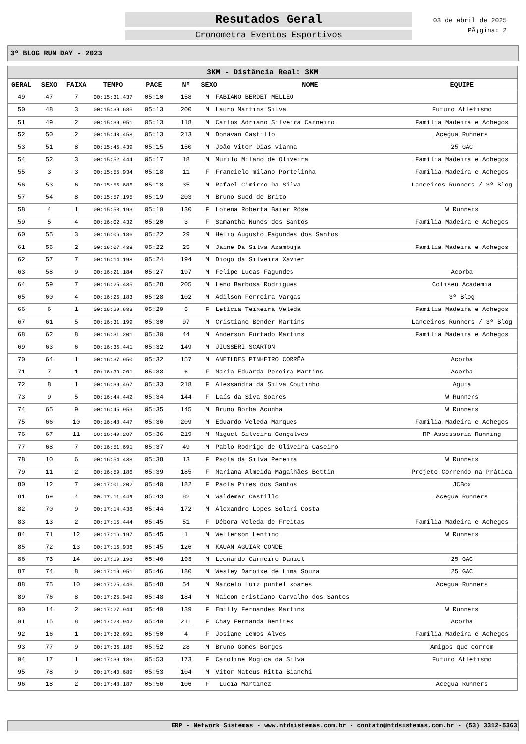Resutados Geral
Cronometra Eventos Esportivos
03 de abril de 2025
PÃ¡gina: 2
3º BLOG RUN DAY - 2023
| 3KM - Distância Real: 3KM | | | | | | | | |
| --- | --- | --- | --- | --- | --- | --- | --- | --- |
| GERAL | SEXO | FAIXA | TEMPO | PACE | Nº | SEXO | NOME | EQUIPE |
| 49 | 47 | 7 | 00:15:31.437 | 05:10 | 158 | M | FABIANO BERDET MELLEO | |
| 50 | 48 | 3 | 00:15:39.685 | 05:13 | 200 | M | Lauro Martins Silva | Futuro Atletismo |
| 51 | 49 | 2 | 00:15:39.951 | 05:13 | 118 | M | Carlos Adriano Silveira Carneiro | Família Madeira e Achegos |
| 52 | 50 | 2 | 00:15:40.458 | 05:13 | 213 | M | Donavan Castillo | Acegua Runners |
| 53 | 51 | 8 | 00:15:45.439 | 05:15 | 150 | M | João Vitor Dias vianna | 25 GAC |
| 54 | 52 | 3 | 00:15:52.444 | 05:17 | 18 | M | Murilo Milano de Oliveira | Família Madeira e Achegos |
| 55 | 3 | 3 | 00:15:55.934 | 05:18 | 11 | F | Franciele milano Portelinha | Família Madeira e Achegos |
| 56 | 53 | 6 | 00:15:56.686 | 05:18 | 35 | M | Rafael Cimirro Da Silva | Lanceiros Runners / 3º Blog |
| 57 | 54 | 8 | 00:15:57.195 | 05:19 | 203 | M | Bruno Sued de Brito | |
| 58 | 4 | 1 | 00:15:58.193 | 05:19 | 130 | F | Lorena Roberta Baier Röse | W Runners |
| 59 | 5 | 4 | 00:16:02.432 | 05:20 | 3 | F | Samantha Nunes dos Santos | Família Madeira e Achegos |
| 60 | 55 | 3 | 00:16:06.186 | 05:22 | 29 | M | Hélio Augusto Fagundes dos Santos | |
| 61 | 56 | 2 | 00:16:07.438 | 05:22 | 25 | M | Jaine Da Silva Azambuja | Família Madeira e Achegos |
| 62 | 57 | 7 | 00:16:14.198 | 05:24 | 194 | M | Diogo da Silveira Xavier | |
| 63 | 58 | 9 | 00:16:21.184 | 05:27 | 197 | M | Felipe Lucas Fagundes | Acorba |
| 64 | 59 | 7 | 00:16:25.435 | 05:28 | 205 | M | Leno Barbosa Rodrigues | Coliseu Academia |
| 65 | 60 | 4 | 00:16:26.183 | 05:28 | 102 | M | Adilson Ferreira Vargas | 3º Blog |
| 66 | 6 | 1 | 00:16:29.683 | 05:29 | 5 | F | Letícia Teixeira Veleda | Família Madeira e Achegos |
| 67 | 61 | 5 | 00:16:31.199 | 05:30 | 97 | M | Cristiano Bender Martins | Lanceiros Runners / 3º Blog |
| 68 | 62 | 8 | 00:16:31.201 | 05:30 | 44 | M | Anderson Furtado Martins | Família Madeira e Achegos |
| 69 | 63 | 6 | 00:16:36.441 | 05:32 | 149 | M | JIUSSERI SCARTON | |
| 70 | 64 | 1 | 00:16:37.950 | 05:32 | 157 | M | ANEILDES PINHEIRO CORRÊA | Acorba |
| 71 | 7 | 1 | 00:16:39.201 | 05:33 | 6 | F | Maria Eduarda Pereira Martins | Acorba |
| 72 | 8 | 1 | 00:16:39.467 | 05:33 | 218 | F | Alessandra da Silva Coutinho | Aguia |
| 73 | 9 | 5 | 00:16:44.442 | 05:34 | 144 | F | Laís da Siva Soares | W Runners |
| 74 | 65 | 9 | 00:16:45.953 | 05:35 | 145 | M | Bruno Borba Acunha | W Runners |
| 75 | 66 | 10 | 00:16:48.447 | 05:36 | 209 | M | Eduardo Veleda Marques | Família Madeira e Achegos |
| 76 | 67 | 11 | 00:16:49.207 | 05:36 | 219 | M | Miguel Silveira Gonçalves | RP Assessoria Running |
| 77 | 68 | 7 | 00:16:51.691 | 05:37 | 49 | M | Pablo Rodrigo de Oliveira Caseiro | |
| 78 | 10 | 6 | 00:16:54.438 | 05:38 | 13 | F | Paola da Silva Pereira | W Runners |
| 79 | 11 | 2 | 00:16:59.186 | 05:39 | 185 | F | Mariana Almeida Magalhães Bettin | Projeto Correndo na Prática |
| 80 | 12 | 7 | 00:17:01.202 | 05:40 | 182 | F | Paola Pires dos Santos | JCBox |
| 81 | 69 | 4 | 00:17:11.449 | 05:43 | 82 | M | Waldemar Castillo | Acegua Runners |
| 82 | 70 | 9 | 00:17:14.438 | 05:44 | 172 | M | Alexandre Lopes Solari Costa | |
| 83 | 13 | 2 | 00:17:15.444 | 05:45 | 51 | F | Débora Veleda de Freitas | Família Madeira e Achegos |
| 84 | 71 | 12 | 00:17:16.197 | 05:45 | 1 | M | Wellerson Lentino | W Runners |
| 85 | 72 | 13 | 00:17:16.936 | 05:45 | 126 | M | KAUAN AGUIAR CONDE | |
| 86 | 73 | 14 | 00:17:19.198 | 05:46 | 193 | M | Leonardo Carneiro Daniel | 25 GAC |
| 87 | 74 | 8 | 00:17:19.951 | 05:46 | 180 | M | Wesley Daroíxe de Lima Souza | 25 GAC |
| 88 | 75 | 10 | 00:17:25.446 | 05:48 | 54 | M | Marcelo Luiz puntel soares | Acegua Runners |
| 89 | 76 | 8 | 00:17:25.949 | 05:48 | 184 | M | Maicon cristiano Carvalho dos Santos | |
| 90 | 14 | 2 | 00:17:27.944 | 05:49 | 139 | F | Emilly Fernandes Martins | W Runners |
| 91 | 15 | 8 | 00:17:28.942 | 05:49 | 211 | F | Chay Fernanda Benites | Acorba |
| 92 | 16 | 1 | 00:17:32.691 | 05:50 | 4 | F | Josiane Lemos Alves | Família Madeira e Achegos |
| 93 | 77 | 9 | 00:17:36.185 | 05:52 | 28 | M | Bruno Gomes Borges | Amigos que correm |
| 94 | 17 | 1 | 00:17:39.186 | 05:53 | 173 | F | Caroline Mogica da Silva | Futuro Atletismo |
| 95 | 78 | 9 | 00:17:40.689 | 05:53 | 104 | M | Vitor Mateus Ritta Bianchi | |
| 96 | 18 | 2 | 00:17:48.187 | 05:56 | 106 | F | Lucia Martinez | Acegua Runners |
ERP - Network Sistemas - www.ntdsistemas.com.br - contato@ntdsistemas.com.br - (53) 3312-5363